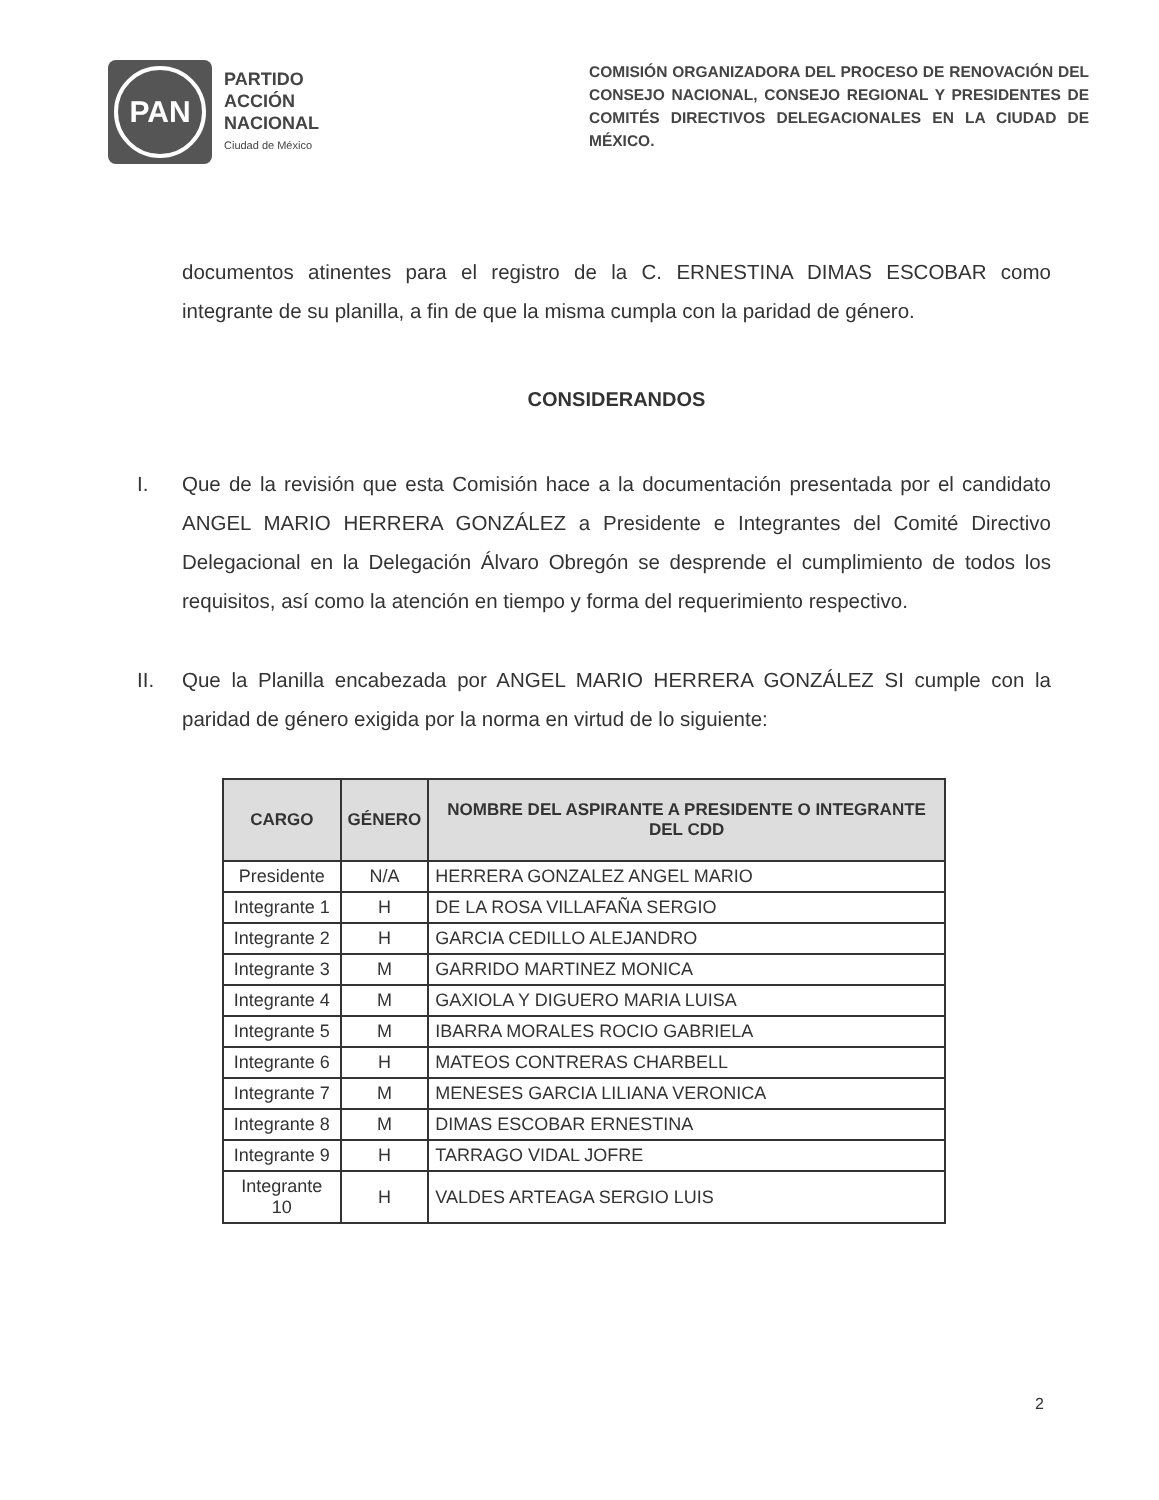PAN
PARTIDO
ACCIÓN
NACIONAL
Ciudad de México
COMISIÓN ORGANIZADORA DEL PROCESO DE RENOVACIÓN DEL CONSEJO NACIONAL, CONSEJO REGIONAL Y PRESIDENTES DE COMITÉS DIRECTIVOS DELEGACIONALES EN LA CIUDAD DE MÉXICO.
documentos atinentes para el registro de la C. ERNESTINA DIMAS ESCOBAR como integrante de su planilla, a fin de que la misma cumpla con la paridad de género.
CONSIDERANDOS
I. Que de la revisión que esta Comisión hace a la documentación presentada por el candidato ANGEL MARIO HERRERA GONZÁLEZ a Presidente e Integrantes del Comité Directivo Delegacional en la Delegación Álvaro Obregón se desprende el cumplimiento de todos los requisitos, así como la atención en tiempo y forma del requerimiento respectivo.
II. Que la Planilla encabezada por ANGEL MARIO HERRERA GONZÁLEZ SI cumple con la paridad de género exigida por la norma en virtud de lo siguiente:
| CARGO | GÉNERO | NOMBRE DEL ASPIRANTE A PRESIDENTE O INTEGRANTE DEL CDD |
| --- | --- | --- |
| Presidente | N/A | HERRERA GONZALEZ ANGEL MARIO |
| Integrante 1 | H | DE LA ROSA VILLAFAÑA SERGIO |
| Integrante 2 | H | GARCIA CEDILLO ALEJANDRO |
| Integrante 3 | M | GARRIDO MARTINEZ MONICA |
| Integrante 4 | M | GAXIOLA Y DIGUERO MARIA LUISA |
| Integrante 5 | M | IBARRA MORALES ROCIO GABRIELA |
| Integrante 6 | H | MATEOS CONTRERAS CHARBELL |
| Integrante 7 | M | MENESES GARCIA LILIANA VERONICA |
| Integrante 8 | M | DIMAS ESCOBAR ERNESTINA |
| Integrante 9 | H | TARRAGO VIDAL JOFRE |
| Integrante 10 | H | VALDES ARTEAGA SERGIO LUIS |
2